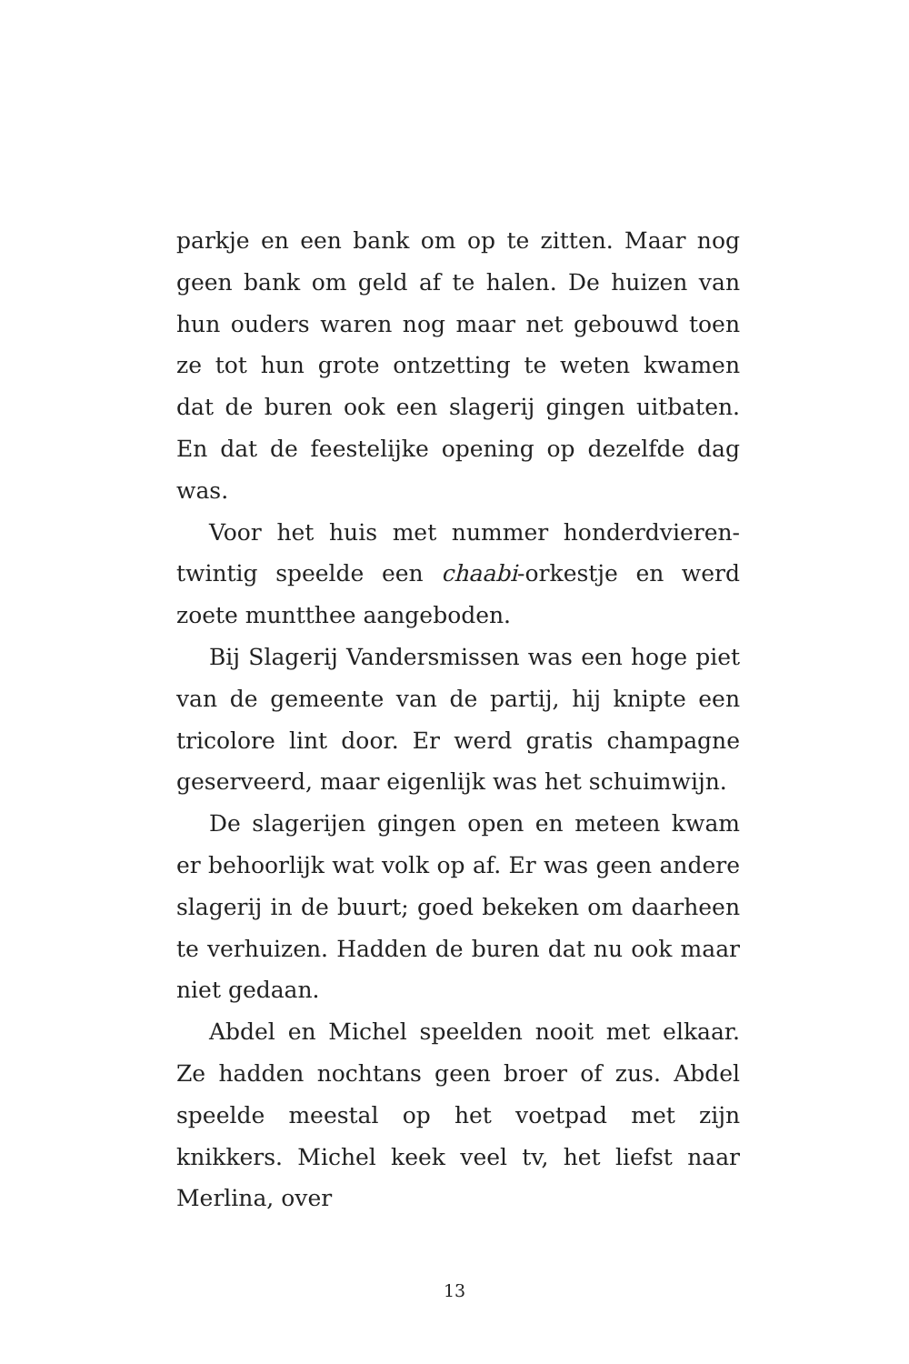parkje en een bank om op te zitten. Maar nog geen bank om geld af te halen. De huizen van hun ouders waren nog maar net gebouwd toen ze tot hun grote ontzetting te weten kwamen dat de buren ook een slagerij gingen uitbaten. En dat de feestelijke opening op dezelfde dag was.
Voor het huis met nummer honderdvieren­twintig speelde een chaabi-orkestje en werd zoete muntthee aangeboden.
Bij Slagerij Vandersmissen was een hoge piet van de gemeente van de partij, hij knipte een tri­colore lint door. Er werd gratis champagne geser­veerd, maar eigenlijk was het schuimwijn.
De slagerijen gingen open en meteen kwam er behoorlijk wat volk op af. Er was geen andere slagerij in de buurt; goed bekeken om daarheen te verhuizen. Hadden de buren dat nu ook maar niet gedaan.
Abdel en Michel speelden nooit met elkaar. Ze hadden nochtans geen broer of zus. Abdel speelde meestal op het voetpad met zijn knikkers. Michel keek veel tv, het liefst naar Merlina, over
13